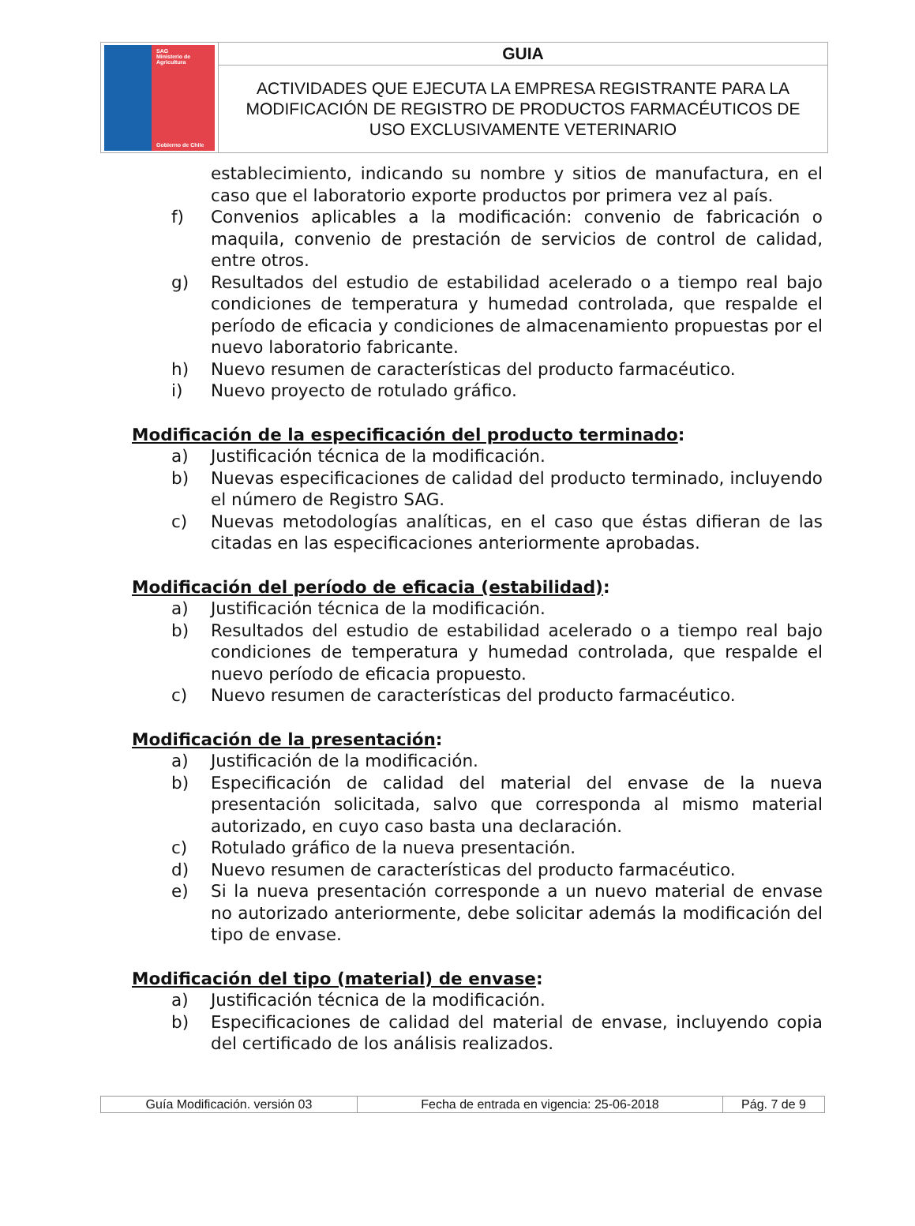| SAG Ministerio de Agricultura Gobierno de Chile | GUIA |
| | ACTIVIDADES QUE EJECUTA LA EMPRESA REGISTRANTE PARA LA MODIFICACIÓN DE REGISTRO DE PRODUCTOS FARMACÉUTICOS DE USO EXCLUSIVAMENTE VETERINARIO |
establecimiento, indicando su nombre y sitios de manufactura, en el caso que el laboratorio exporte productos por primera vez al país.
f) Convenios aplicables a la modificación: convenio de fabricación o maquila, convenio de prestación de servicios de control de calidad, entre otros.
g) Resultados del estudio de estabilidad acelerado o a tiempo real bajo condiciones de temperatura y humedad controlada, que respalde el período de eficacia y condiciones de almacenamiento propuestas por el nuevo laboratorio fabricante.
h) Nuevo resumen de características del producto farmacéutico.
i) Nuevo proyecto de rotulado gráfico.
Modificación de la especificación del producto terminado:
a) Justificación técnica de la modificación.
b) Nuevas especificaciones de calidad del producto terminado, incluyendo el número de Registro SAG.
c) Nuevas metodologías analíticas, en el caso que éstas difieran de las citadas en las especificaciones anteriormente aprobadas.
Modificación del período de eficacia (estabilidad):
a) Justificación técnica de la modificación.
b) Resultados del estudio de estabilidad acelerado o a tiempo real bajo condiciones de temperatura y humedad controlada, que respalde el nuevo período de eficacia propuesto.
c) Nuevo resumen de características del producto farmacéutico.
Modificación de la presentación:
a) Justificación de la modificación.
b) Especificación de calidad del material del envase de la nueva presentación solicitada, salvo que corresponda al mismo material autorizado, en cuyo caso basta una declaración.
c) Rotulado gráfico de la nueva presentación.
d) Nuevo resumen de características del producto farmacéutico.
e) Si la nueva presentación corresponde a un nuevo material de envase no autorizado anteriormente, debe solicitar además la modificación del tipo de envase.
Modificación del tipo (material) de envase:
a) Justificación técnica de la modificación.
b) Especificaciones de calidad del material de envase, incluyendo copia del certificado de los análisis realizados.
| Guía Modificación. versión 03 | Fecha de entrada en vigencia: 25-06-2018 | Pág. 7 de 9 |